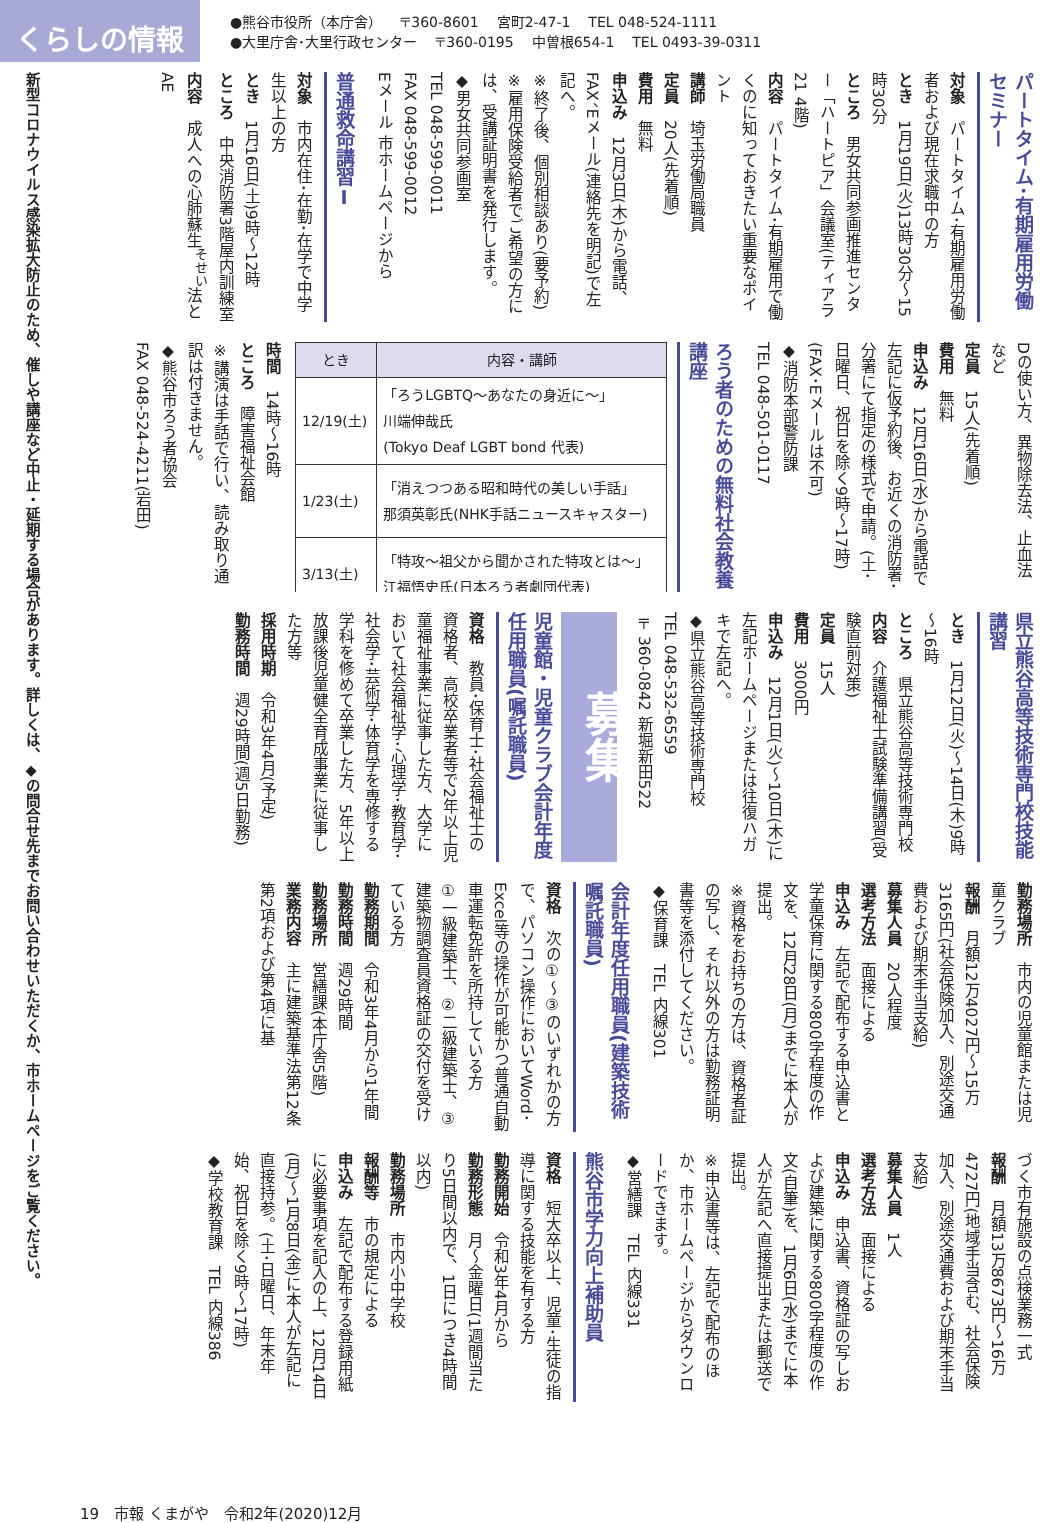くらしの情報
●熊谷市役所（本庁舎） 〒360-8601 宮町2-47-1 TEL 048-524-1111
●大里庁舎･大里行政センター 〒360-0195 中曽根654-1 TEL 0493-39-0311
パートタイム･有期雇用労働セミナー
対象　パートタイム･有期雇用労働者および現在求職中の方
とき　1月19日(火)13時30分～15時30分
ところ　男女共同参画推進センター「ハートピア」会議室(ティアラ21 4階)
内容　パートタイム･有期雇用で働くのに知っておきたい重要なポイント
講師　埼玉労働局職員
定員　20人(先着順)
費用　無料
申込み　12月3日(木)から電話、FAX、Eメール(連絡先を明記)で左記へ。
※終了後、個別相談あり(要予約)
※雇用保険受給者でご希望の方には、受講証明書を発行します。
◆男女共同参画室
TEL 048-599-0011
FAX 048-599-0012
Eメール 市ホームページから
普通救命講習Ⅰ
対象　市内在住･在勤･在学で中学生以上の方
とき　1月16日(土)9時～12時
ところ　中央消防署3階屋内訓練室
内容　成人への心肺蘇生<sup>そせい</sup>法とAE
Dの使い方、異物除去法、止血法など
定員　15人(先着順)
費用　無料
申込み　12月16日(水)から電話で左記に仮予約後、お近くの消防署･分署にて指定の様式で申請。(土･日曜日、祝日を除く9時～17時)(FAX･Eメールは不可)
◆消防本部警防課
TEL 048-501-0117
ろう者のための無料社会教養講座
| とき | 内容・講師 |
| --- | --- |
| 12/19(土) | 「ろうLGBTQ～あなたの身近に～」 川端伸哉氏 (Tokyo Deaf LGBT bond 代表) |
| 1/23(土) | 「消えつつある昭和時代の美しい手話」 那須英彰氏(NHK手話ニュースキャスター) |
| 3/13(土) | 「特攻～祖父から聞かされた特攻とは～」 江福悟史氏(日本ろう者劇団代表) |
時間　14時～16時
ところ　障害福祉会館
※講演は手話で行い、読み取り通訳は付きません。
◆熊谷市ろう者協会
FAX 048-524-4211(岩田)
県立熊谷高等技術専門校技能講習
とき　1月12日(火)～14日(木)9時～16時
ところ　県立熊谷高等技術専門校
内容　介護福祉士試験準備講習(受験直前対策)
定員　15人
費用　3000円
申込み　12月1日(火)～10日(木)に左記ホームページまたは往復ハガキで左記へ。
◆県立熊谷高等技術専門校
TEL 048-532-6559
〒360-0842 新堀新田522
募集
児童館・児童クラブ会計年度任用職員(嘱託職員)
資格　教員･保育士･社会福祉士の資格者、高校卒業者等で2年以上児童福祉事業に従事した方、大学において社会福祉学･心理学･教育学･社会学･芸術学･体育学を専修する学科を修めて卒業した方、5年以上放課後児童健全育成事業に従事した方等
採用時期　令和3年4月(予定)
勤務時間　週29時間(週5日勤務)
勤務場所　市内の児童館または児童クラブ
報酬　月額12万4027円～15万3165円(社会保険加入、別途交通費および期末手当支給)
募集人員　20人程度
選考方法　面接による
申込み　左記で配布する申込書と学童保育に関する800字程度の作文を、12月28日(月)までに本人が提出。
※資格をお持ちの方は、資格者証の写し、それ以外の方は勤務証明書等を添付してください。
◆保育課　TEL 内線301
会計年度任用職員(建築技術嘱託職員)
資格　次の①～③のいずれかの方で、パソコン操作においてWord･Excel等の操作が可能かつ普通自動車運転免許を所持している方
①一級建築士、②二級建築士、③建築物調査員資格証の交付を受けている方
勤務期間　令和3年4月から1年間
勤務時間　週29時間
勤務場所　営繕課(本庁舎5階)
業務内容　主に建築基準法第12条第2項および第4項に基
づく市有施設の点検業務一式
報酬　月額13万8673円～16万4727円(地域手当含む、社会保険加入、別途交通費および期末手当支給)
募集人員　1人
選考方法　面接による
申込み　申込書、資格証の写しおよび建築に関する800字程度の作文(自筆)を、1月6日(水)までに本人が左記へ直接提出または郵送で提出。
※申込書等は、左記で配布のほか、市ホームページからダウンロードできます。
◆営繕課　TEL 内線331
熊谷市学力向上補助員
資格　短大卒以上、児童･生徒の指導に関する技能を有する方
勤務開始　令和3年4月から
勤務形態　月～金曜日(1週間当たり5日間以内で、1日につき4時間以内)
勤務場所　市内小中学校
報酬等　市の規定による
申込み　左記で配布する登録用紙に必要事項を記入の上、12月14日(月)～1月8日(金)に本人が左記に直接持参。(土･日曜日、年末年始、祝日を除く9時～17時)
◆学校教育課　TEL 内線386
新型コロナウイルス感染拡大防止のため、催しや講座など中止・延期する場合があります。詳しくは、◆の問合せ先までお問い合わせいただくか、市ホームページをご覧ください。
19　市報 くまがや　令和2年(2020)12月